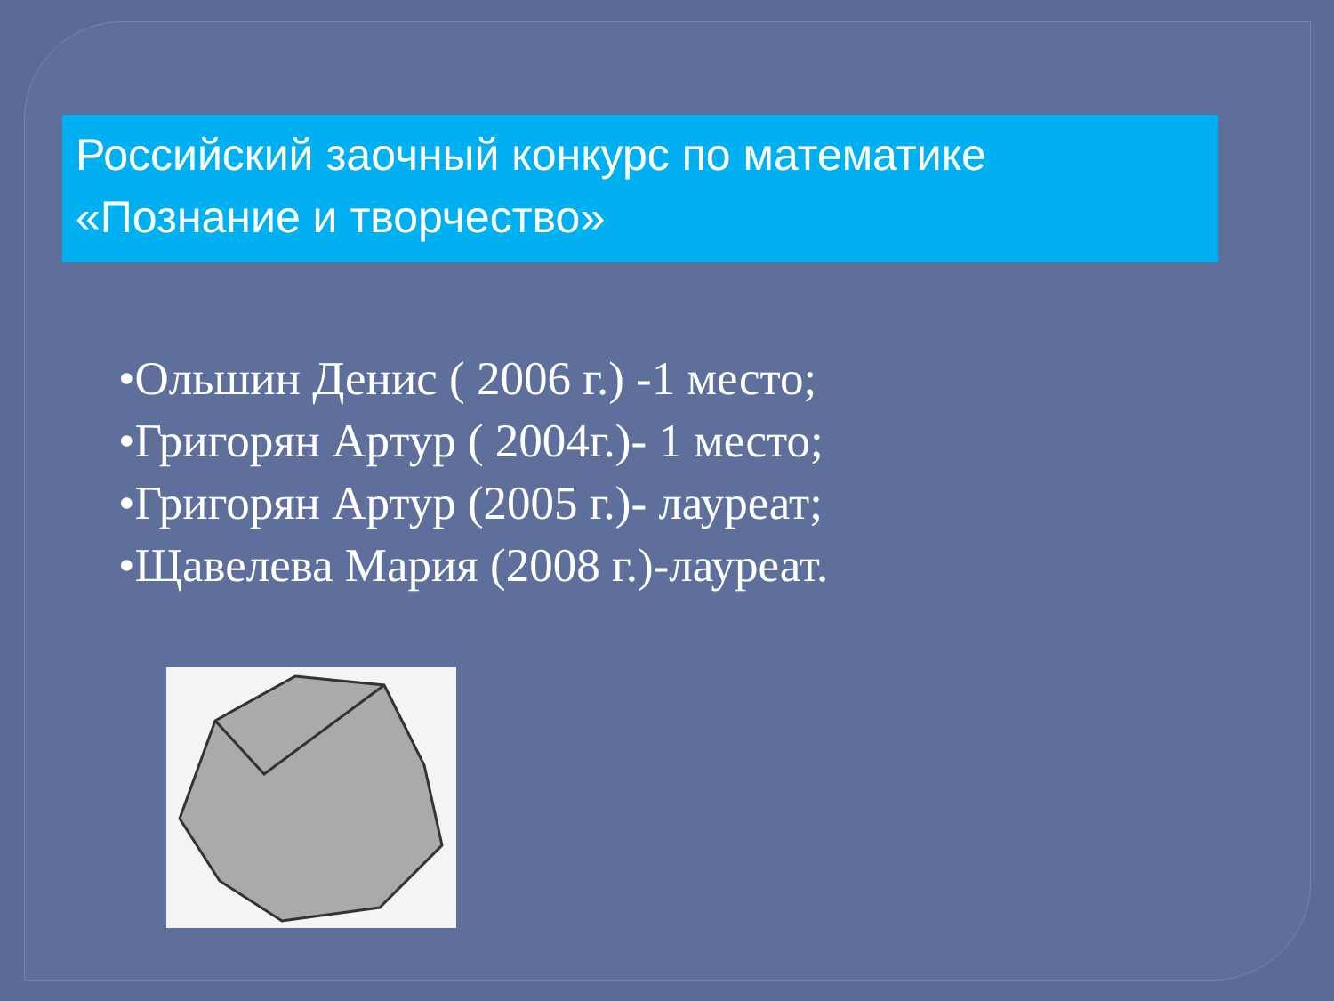Российский заочный конкурс по математике «Познание и творчество»
•Ольшин Денис ( 2006 г.) -1 место;
•Григорян Артур ( 2004г.)- 1 место;
•Григорян Артур (2005 г.)- лауреат;
•Щавелева Мария (2008 г.)-лауреат.